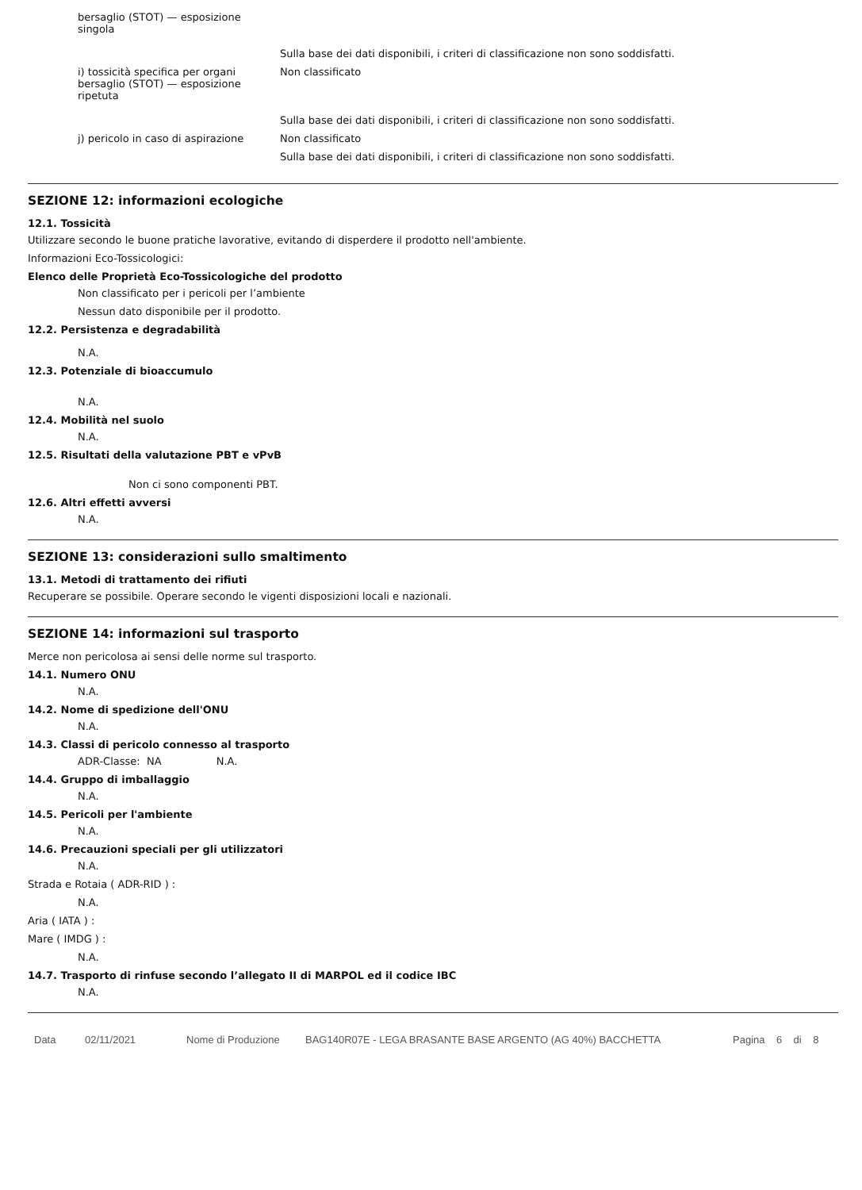bersaglio (STOT) — esposizione singola
Sulla base dei dati disponibili, i criteri di classificazione non sono soddisfatti.
i) tossicità specifica per organi bersaglio (STOT) — esposizione ripetuta
Non classificato
Sulla base dei dati disponibili, i criteri di classificazione non sono soddisfatti.
j) pericolo in caso di aspirazione
Non classificato
Sulla base dei dati disponibili, i criteri di classificazione non sono soddisfatti.
SEZIONE 12: informazioni ecologiche
12.1. Tossicità
Utilizzare secondo le buone pratiche lavorative, evitando di disperdere il prodotto nell'ambiente.
Informazioni Eco-Tossicologici:
Elenco delle Proprietà Eco-Tossicologiche del prodotto
Non classificato per i pericoli per l’ambiente
Nessun dato disponibile per il prodotto.
12.2. Persistenza e degradabilità
N.A.
12.3. Potenziale di bioaccumulo
N.A.
12.4. Mobilità nel suolo
N.A.
12.5. Risultati della valutazione PBT e vPvB
Non ci sono componenti PBT.
12.6. Altri effetti avversi
N.A.
SEZIONE 13: considerazioni sullo smaltimento
13.1. Metodi di trattamento dei rifiuti
Recuperare se possibile. Operare secondo le vigenti disposizioni locali e nazionali.
SEZIONE 14: informazioni sul trasporto
Merce non pericolosa ai sensi delle norme sul trasporto.
14.1. Numero ONU
N.A.
14.2. Nome di spedizione dell'ONU
N.A.
14.3. Classi di pericolo connesso al trasporto
ADR-Classe: NA N.A.
14.4. Gruppo di imballaggio
N.A.
14.5. Pericoli per l'ambiente
N.A.
14.6. Precauzioni speciali per gli utilizzatori
N.A.
Strada e Rotaia ( ADR-RID ) :
N.A.
Aria ( IATA ) :
Mare ( IMDG ) :
N.A.
14.7. Trasporto di rinfuse secondo l’allegato II di MARPOL ed il codice IBC
N.A.
Data 02/11/2021 Nome di Produzione BAG140R07E - LEGA BRASANTE BASE ARGENTO (AG 40%) BACCHETTA Pagina 6 di 8